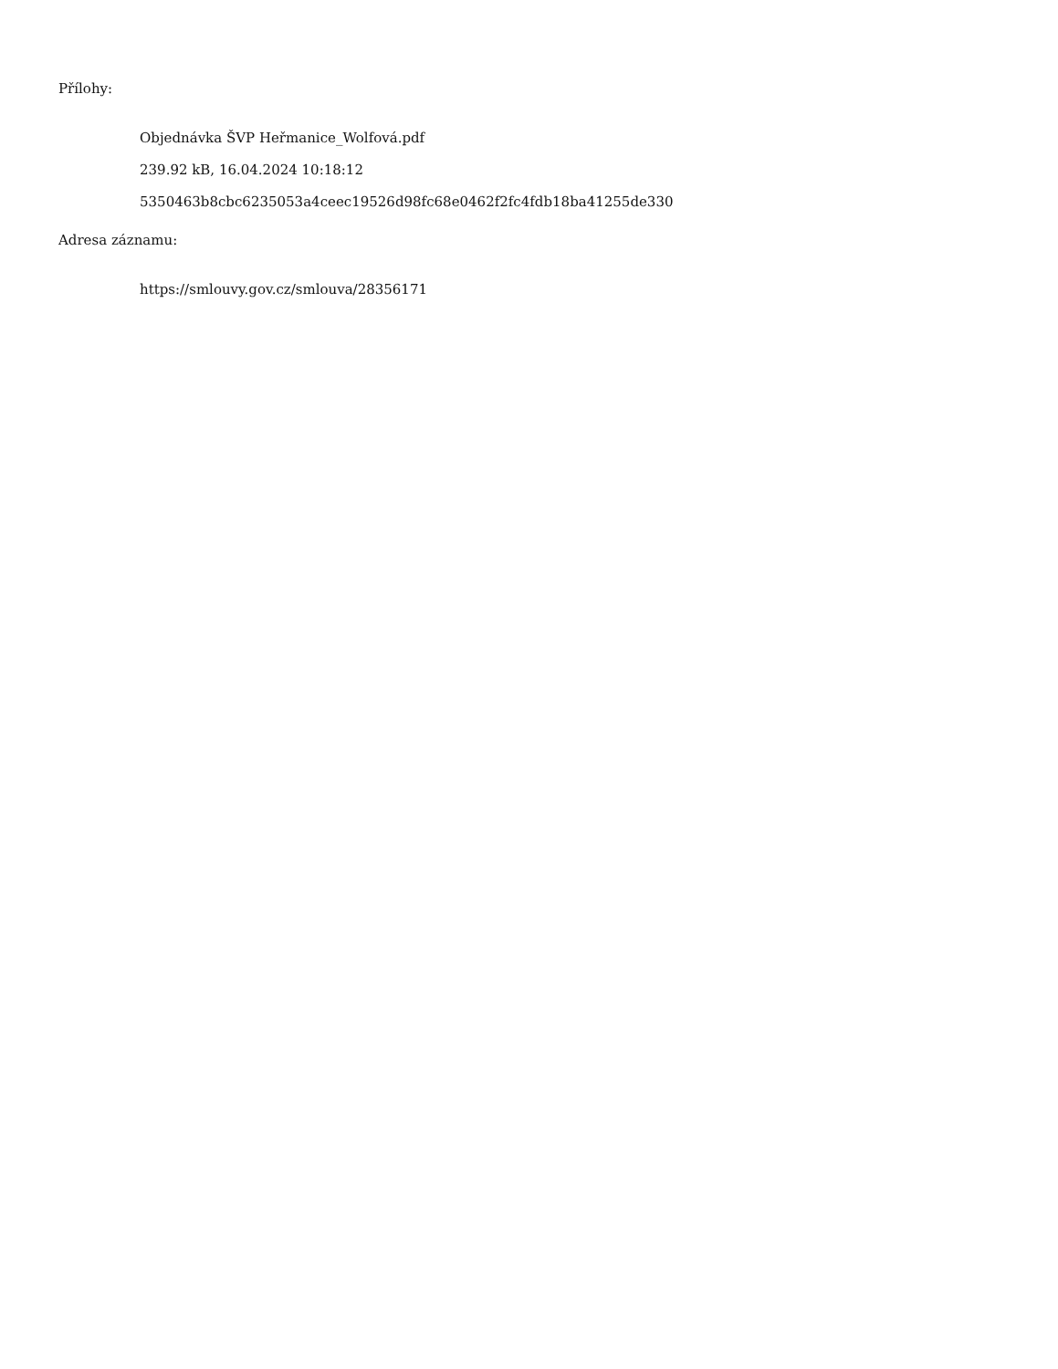Přílohy:
Objednávka ŠVP Heřmanice_Wolfová.pdf
239.92 kB, 16.04.2024 10:18:12
5350463b8cbc6235053a4ceec19526d98fc68e0462f2fc4fdb18ba41255de330
Adresa záznamu:
https://smlouvy.gov.cz/smlouva/28356171